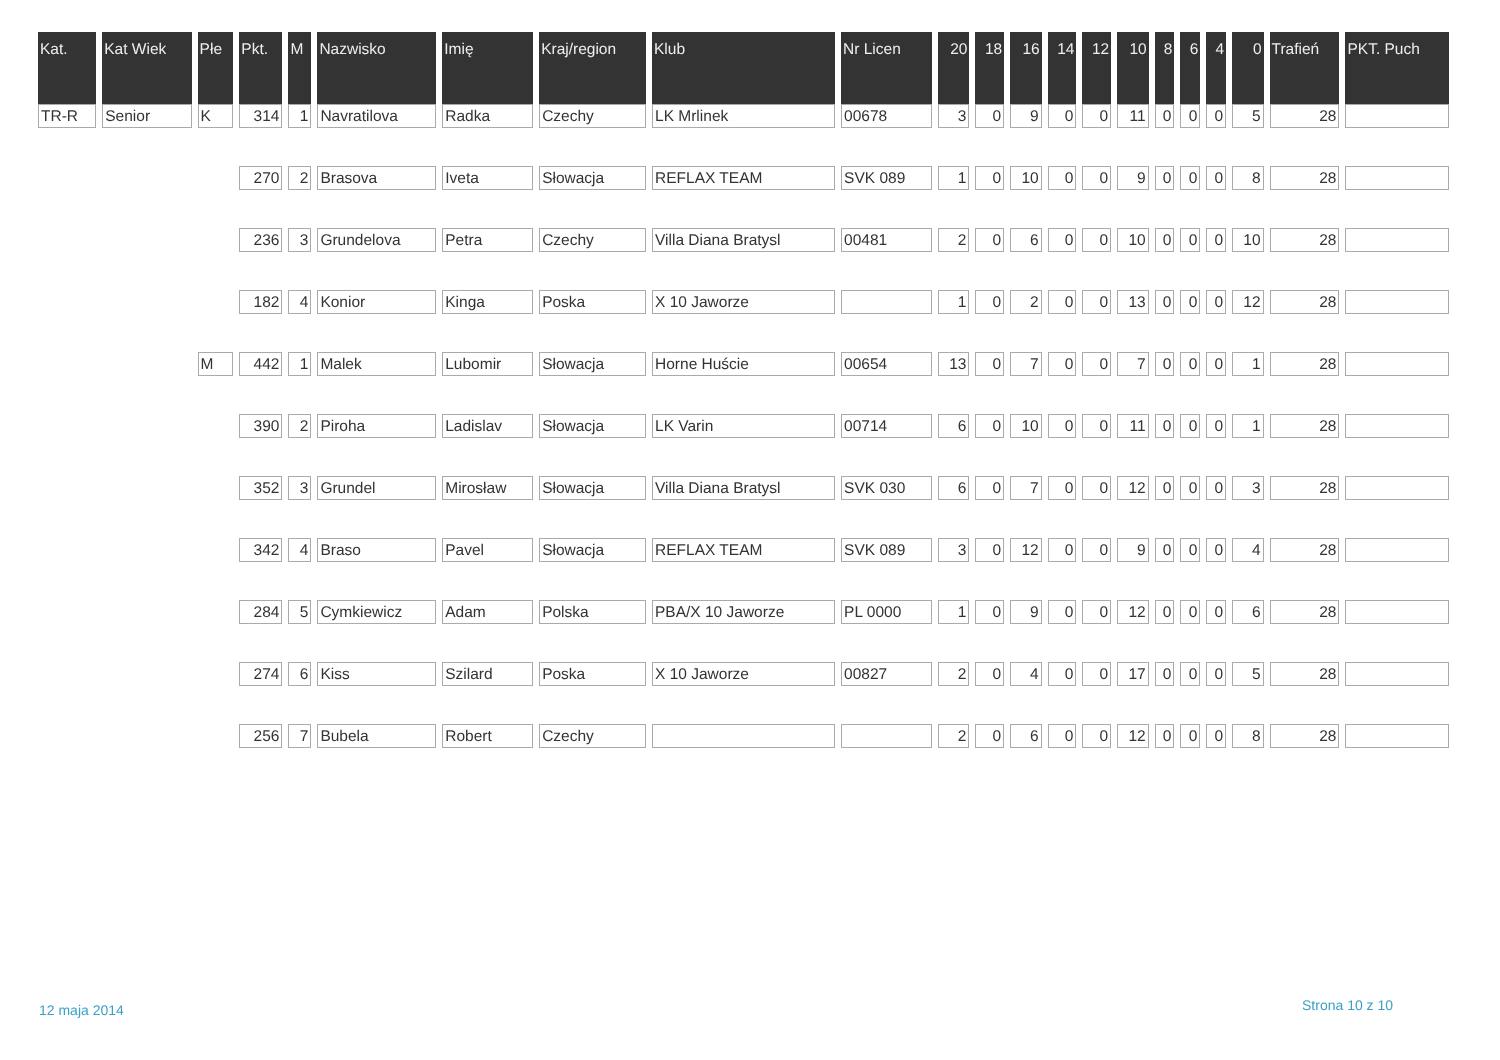| Kat. | Kat Wiek | Płe | Pkt. | M | Nazwisko | Imię | Kraj/region | Klub | Nr Licen | 20 | 18 | 16 | 14 | 12 | 10 | 8 | 6 | 4 | 0 | Trafień | PKT. Puch |
| --- | --- | --- | --- | --- | --- | --- | --- | --- | --- | --- | --- | --- | --- | --- | --- | --- | --- | --- | --- | --- | --- |
| TR-R | Senior | K | 314 | 1 | Navratilova | Radka | Czechy | LK Mrlinek | 00678 | 3 | 0 | 9 | 0 | 0 | 11 | 0 | 0 | 0 | 5 | 28 | |
| | | | 270 | 2 | Brasova | Iveta | Słowacja | REFLAX TEAM | SVK 089 | 1 | 0 | 10 | 0 | 0 | 9 | 0 | 0 | 0 | 8 | 28 | |
| | | | 236 | 3 | Grundelova | Petra | Czechy | Villa Diana Bratysl | 00481 | 2 | 0 | 6 | 0 | 0 | 10 | 0 | 0 | 0 | 10 | 28 | |
| | | | 182 | 4 | Konior | Kinga | Poska | X 10 Jaworze | | 1 | 0 | 2 | 0 | 0 | 13 | 0 | 0 | 0 | 12 | 28 | |
| | | M | 442 | 1 | Malek | Lubomir | Słowacja | Horne Huście | 00654 | 13 | 0 | 7 | 0 | 0 | 7 | 0 | 0 | 0 | 1 | 28 | |
| | | | 390 | 2 | Piroha | Ladislav | Słowacja | LK Varin | 00714 | 6 | 0 | 10 | 0 | 0 | 11 | 0 | 0 | 0 | 1 | 28 | |
| | | | 352 | 3 | Grundel | Mirosław | Słowacja | Villa Diana Bratysl | SVK 030 | 6 | 0 | 7 | 0 | 0 | 12 | 0 | 0 | 0 | 3 | 28 | |
| | | | 342 | 4 | Braso | Pavel | Słowacja | REFLAX TEAM | SVK 089 | 3 | 0 | 12 | 0 | 0 | 9 | 0 | 0 | 0 | 4 | 28 | |
| | | | 284 | 5 | Cymkiewicz | Adam | Polska | PBA/X 10 Jaworze | PL 0000 | 1 | 0 | 9 | 0 | 0 | 12 | 0 | 0 | 0 | 6 | 28 | |
| | | | 274 | 6 | Kiss | Szilard | Poska | X 10 Jaworze | 00827 | 2 | 0 | 4 | 0 | 0 | 17 | 0 | 0 | 0 | 5 | 28 | |
| | | | 256 | 7 | Bubela | Robert | Czechy | | | 2 | 0 | 6 | 0 | 0 | 12 | 0 | 0 | 0 | 8 | 28 | |
12 maja 2014 Strona 10 z 10